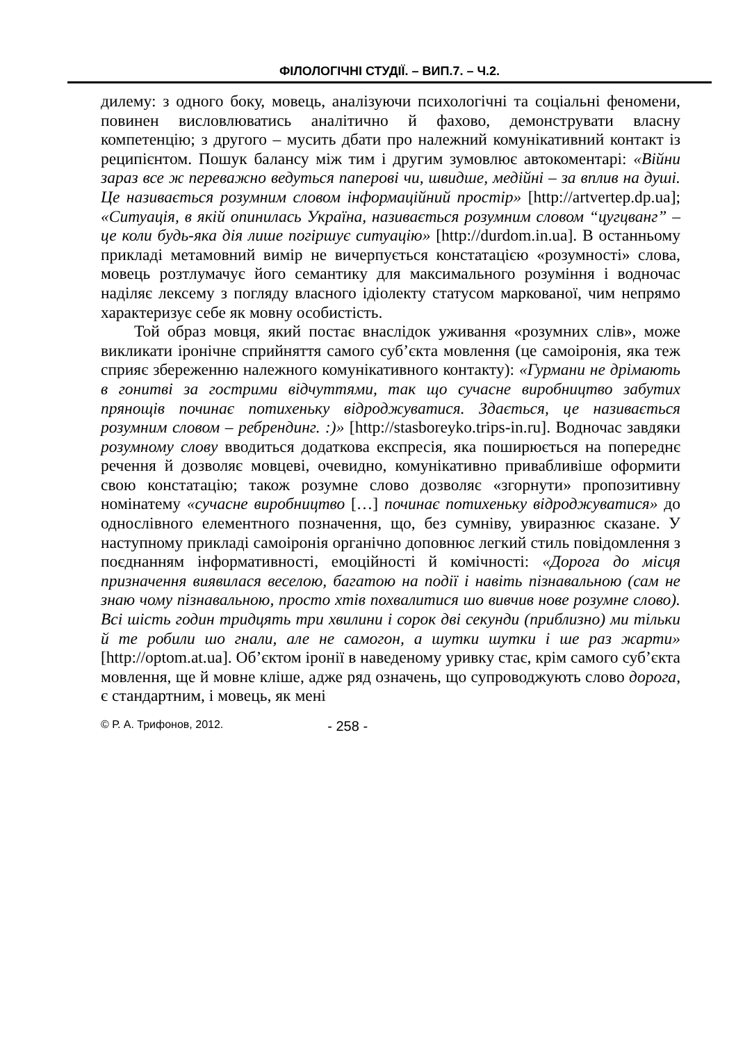ФІЛОЛОГІЧНІ СТУДІЇ. – ВИП.7. – Ч.2.
дилему: з одного боку, мовець, аналізуючи психологічні та соціальні феномени, повинен висловлюватись аналітично й фахово, демонструвати власну компетенцію; з другого – мусить дбати про належний комунікативний контакт із реципієнтом. Пошук балансу між тим і другим зумовлює автокоментарі: «Війни зараз все ж переважно ведуться паперові чи, швидше, медійні – за вплив на душі. Це називається розумним словом інформаційний простір» [http://artvertep.dp.ua]; «Ситуація, в якій опинилась Україна, називається розумним словом “цугцванг” – це коли будь-яка дія лише погіршує ситуацію» [http://durdom.in.ua]. В останньому прикладі метамовний вимір не вичерпується констатацією «розумності» слова, мовець розтлумачує його семантику для максимального розуміння і водночас наділяє лексему з погляду власного ідіолекту статусом маркованої, чим непрямо характеризує себе як мовну особистість.
Той образ мовця, який постає внаслідок уживання «розумних слів», може викликати іронічне сприйняття самого суб’єкта мовлення (це самоіронія, яка теж сприяє збереженню належного комунікативного контакту): «Гурмани не дрімають в гонитві за гострими відчуттями, так що сучасне виробництво забутих прянощів починає потихеньку відроджуватися. Здається, це називається розумним словом – ребрендинг. :)» [http://stasboreyko.trips-in.ru]. Водночас завдяки розумному слову вводиться додаткова експресія, яка поширюється на попереднє речення й дозволяє мовцеві, очевидно, комунікативно привабливіше оформити свою констатацію; також розумне слово дозволяє «згорнути» пропозитивну номінатему «сучасне виробництво […] починає потихеньку відроджуватися» до однослівного елементного позначення, що, без сумніву, увиразнює сказане. У наступному прикладі самоіронія органічно доповнює легкий стиль повідомлення з поєднанням інформативності, емоційності й комічності: «Дорога до місця призначення виявилася веселою, багатою на події і навіть пізнавальною (сам не знаю чому пізнавальною, просто хтів похвалитися шо вивчив нове розумне слово). Всі шість годин тридцять три хвилини і сорок дві секунди (приблизно) ми тільки й те робили шо гнали, але не самогон, а шутки шутки і ше раз жарти» [http://optom.at.ua]. Об’єктом іронії в наведеному уривку стає, крім самого суб’єкта мовлення, ще й мовне кліше, адже ряд означень, що супроводжують слово дорога, є стандартним, і мовець, як мені
© Р. А. Трифонов, 2012. - 258 -